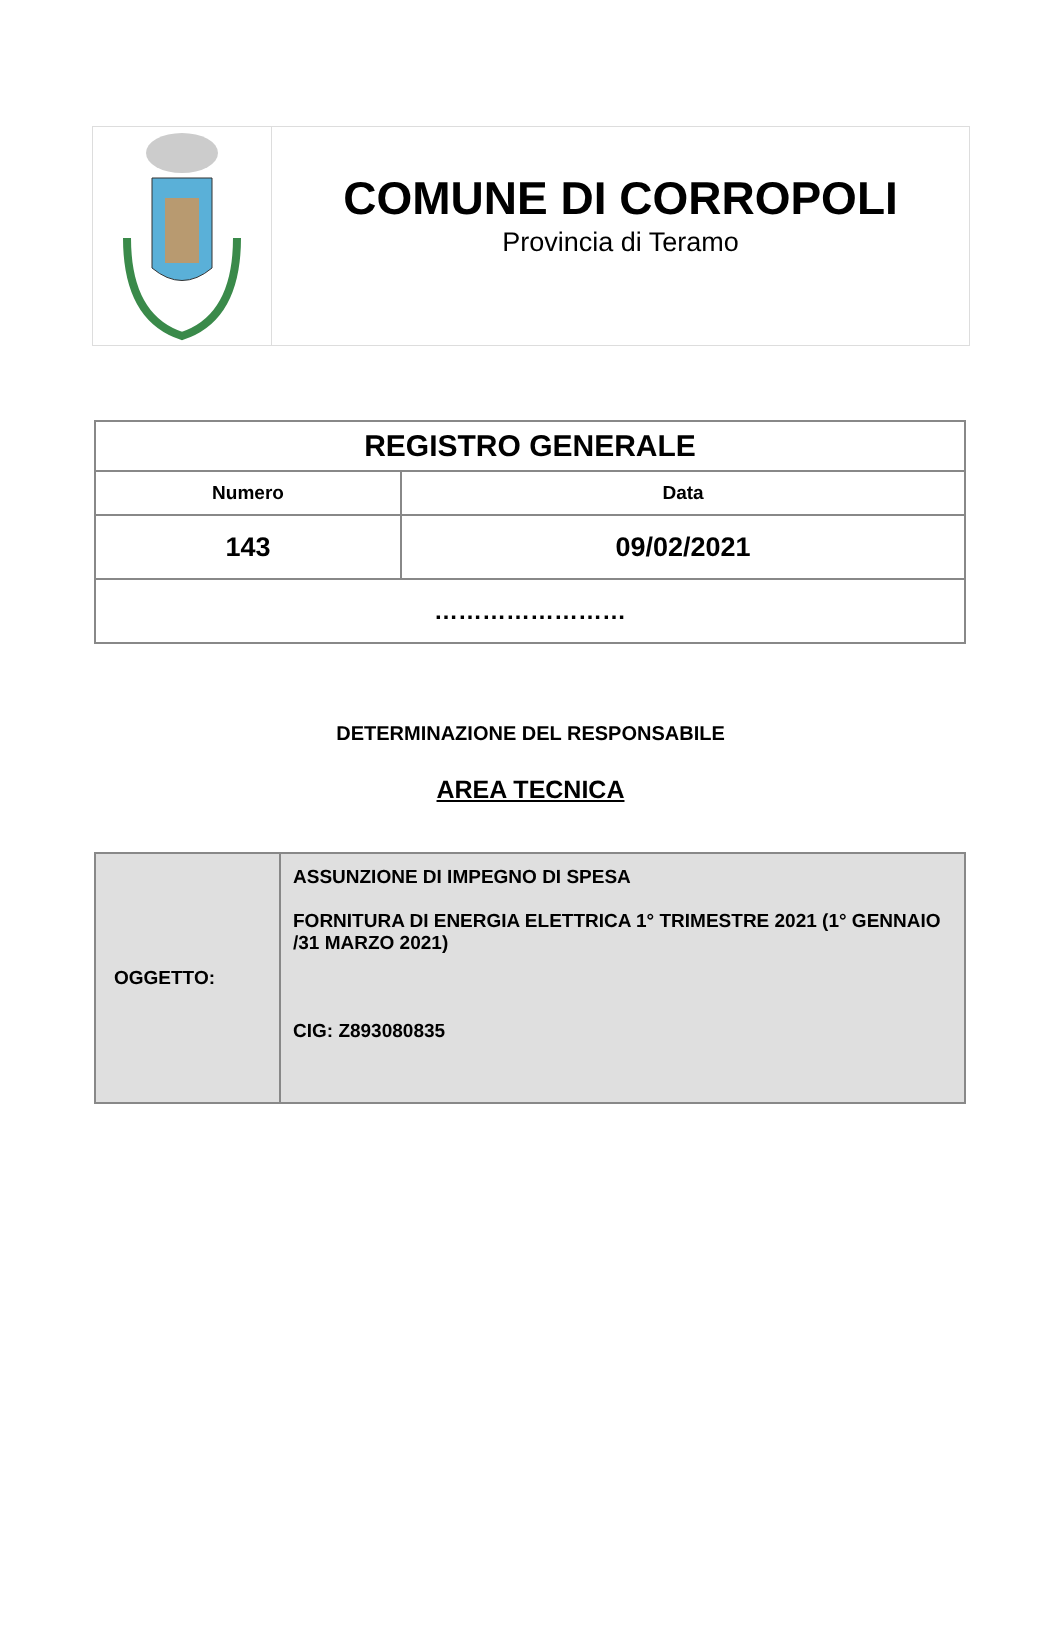COMUNE DI CORROPOLI
Provincia di Teramo
| REGISTRO GENERALE | |
| --- | --- |
| Numero | Data |
| 143 | 09/02/2021 |
| …………………… | |
DETERMINAZIONE DEL RESPONSABILE
AREA TECNICA
| OGGETTO: | ASSUNZIONE DI IMPEGNO DI SPESA FORNITURA DI ENERGIA ELETTRICA 1° TRIMESTRE 2021 (1° GENNAIO /31 MARZO 2021) CIG: Z893080835 |